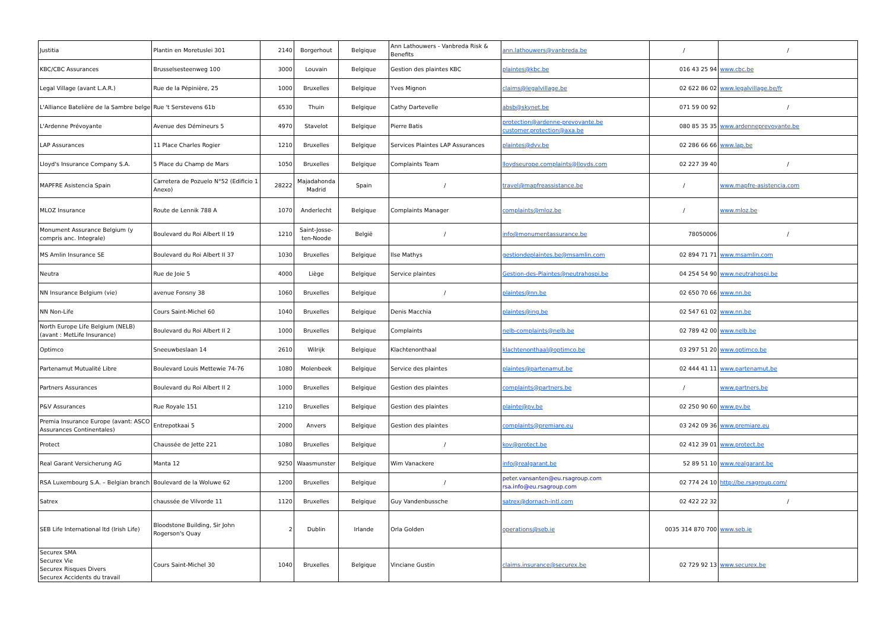| Justitia | Plantin en Moretuslei 301 | 2140 | Borgerhout | Belgique | Ann Lathouwers - Vanbreda Risk & Benefits | ann.lathouwers@vanbreda.be | / | / |
| KBC/CBC Assurances | Brusselsesteenweg 100 | 3000 | Louvain | Belgique | Gestion des plaintes KBC | plaintes@kbc.be | 016 43 25 94 | www.cbc.be |
| Legal Village (avant L.A.R.) | Rue de la Pépinière, 25 | 1000 | Bruxelles | Belgique | Yves Mignon | claims@legalvillage.be | 02 622 86 02 | www.legalvillage.be/fr |
| L'Alliance Batelière de la Sambre belge | Rue 't Serstevens 61b | 6530 | Thuin | Belgique | Cathy Dartevelle | absb@skynet.be | 071 59 00 92 | / |
| L'Ardenne Prévoyante | Avenue des Démineurs 5 | 4970 | Stavelot | Belgique | Pierre Batis | protection@ardenne-prevoyante.be customer.protection@axa.be | 080 85 35 35 | www.ardenneprevoyante.be |
| LAP Assurances | 11 Place Charles Rogier | 1210 | Bruxelles | Belgique | Services Plaintes LAP Assurances | plaintes@dvv.be | 02 286 66 66 | www.lap.be |
| Lloyd's Insurance Company S.A. | 5 Place du Champ de Mars | 1050 | Bruxelles | Belgique | Complaints Team | lloydseurope.complaints@lloyds.com | 02 227 39 40 | / |
| MAPFRE Asistencia Spain | Carretera de Pozuelo N°52 (Edificio 1 Anexo) | 28222 | Majadahonda Madrid | Spain | / | travel@mapfreassistance.be | / | www.mapfre-asistencia.com |
| MLOZ Insurance | Route de Lennik 788 A | 1070 | Anderlecht | Belgique | Complaints Manager | complaints@mloz.be | / | www.mloz.be |
| Monument Assurance Belgium (y compris anc. Integrale) | Boulevard du Roi Albert II 19 | 1210 | Saint-Josse-ten-Noode | België | / | info@monumentassurance.be | 78050006 | / |
| MS Amlin Insurance SE | Boulevard du Roi Albert II 37 | 1030 | Bruxelles | Belgique | Ilse Mathys | gestiondeplaintes.be@msamlin.com | 02 894 71 71 | www.msamlin.com |
| Neutra | Rue de Joie 5 | 4000 | Liège | Belgique | Service plaintes | Gestion-des-Plaintes@neutrahospi.be | 04 254 54 90 | www.neutrahospi.be |
| NN Insurance Belgium (vie) | avenue Fonsny 38 | 1060 | Bruxelles | Belgique | / | plaintes@nn.be | 02 650 70 66 | www.nn.be |
| NN Non-Life | Cours Saint-Michel 60 | 1040 | Bruxelles | Belgique | Denis Macchia | plaintes@ing.be | 02 547 61 02 | www.nn.be |
| North Europe Life Belgium (NELB) (avant : MetLife Insurance) | Boulevard du Roi Albert II 2 | 1000 | Bruxelles | Belgique | Complaints | nelb-complaints@nelb.be | 02 789 42 00 | www.nelb.be |
| Optimco | Sneeuwbeslaan 14 | 2610 | Wilrijk | Belgique | Klachtenonthaal | klachtenonthaal@optimco.be | 03 297 51 20 | www.optimco.be |
| Partenamut Mutualité Libre | Boulevard Louis Mettewie 74-76 | 1080 | Molenbeek | Belgique | Service des plaintes | plaintes@partenamut.be | 02 444 41 11 | www.partenamut.be |
| Partners Assurances | Boulevard du Roi Albert II 2 | 1000 | Bruxelles | Belgique | Gestion des plaintes | complaints@partners.be | / | www.partners.be |
| P&V Assurances | Rue Royale 151 | 1210 | Bruxelles | Belgique | Gestion des plaintes | plainte@pv.be | 02 250 90 60 | www.pv.be |
| Premia Insurance Europe (avant: ASCO Assurances Continentales) | Entrepotkaai 5 | 2000 | Anvers | Belgique | Gestion des plaintes | complaints@premiare.eu | 03 242 09 36 | www.premiare.eu |
| Protect | Chaussée de Jette 221 | 1080 | Bruxelles | Belgique | / | kov@protect.be | 02 412 39 01 | www.protect.be |
| Real Garant Versicherung AG | Manta 12 | 9250 | Waasmunster | Belgique | Wim Vanackere | info@realgarant.be | 52 89 51 10 | www.realgarant.be |
| RSA Luxembourg S.A. – Belgian branch | Boulevard de la Woluwe 62 | 1200 | Bruxelles | Belgique | / | peter.vansanten@eu.rsagroup.com rsa.info@eu.rsagroup.com | 02 774 24 10 | http://be.rsagroup.com/ |
| Satrex | chaussée de Vilvorde 11 | 1120 | Bruxelles | Belgique | Guy Vandenbussche | satrex@dornach-intl.com | 02 422 22 32 | / |
| SEB Life International ltd (Irish Life) | Bloodstone Building, Sir John Rogerson's Quay | 2 | Dublin | Irlande | Orla Golden | operations@seb.ie | 0035 314 870 700 | www.seb.ie |
| Securex SMA Securex Vie Securex Risques Divers Securex Accidents du travail | Cours Saint-Michel 30 | 1040 | Bruxelles | Belgique | Vinciane Gustin | claims.insurance@securex.be | 02 729 92 13 | www.securex.be |